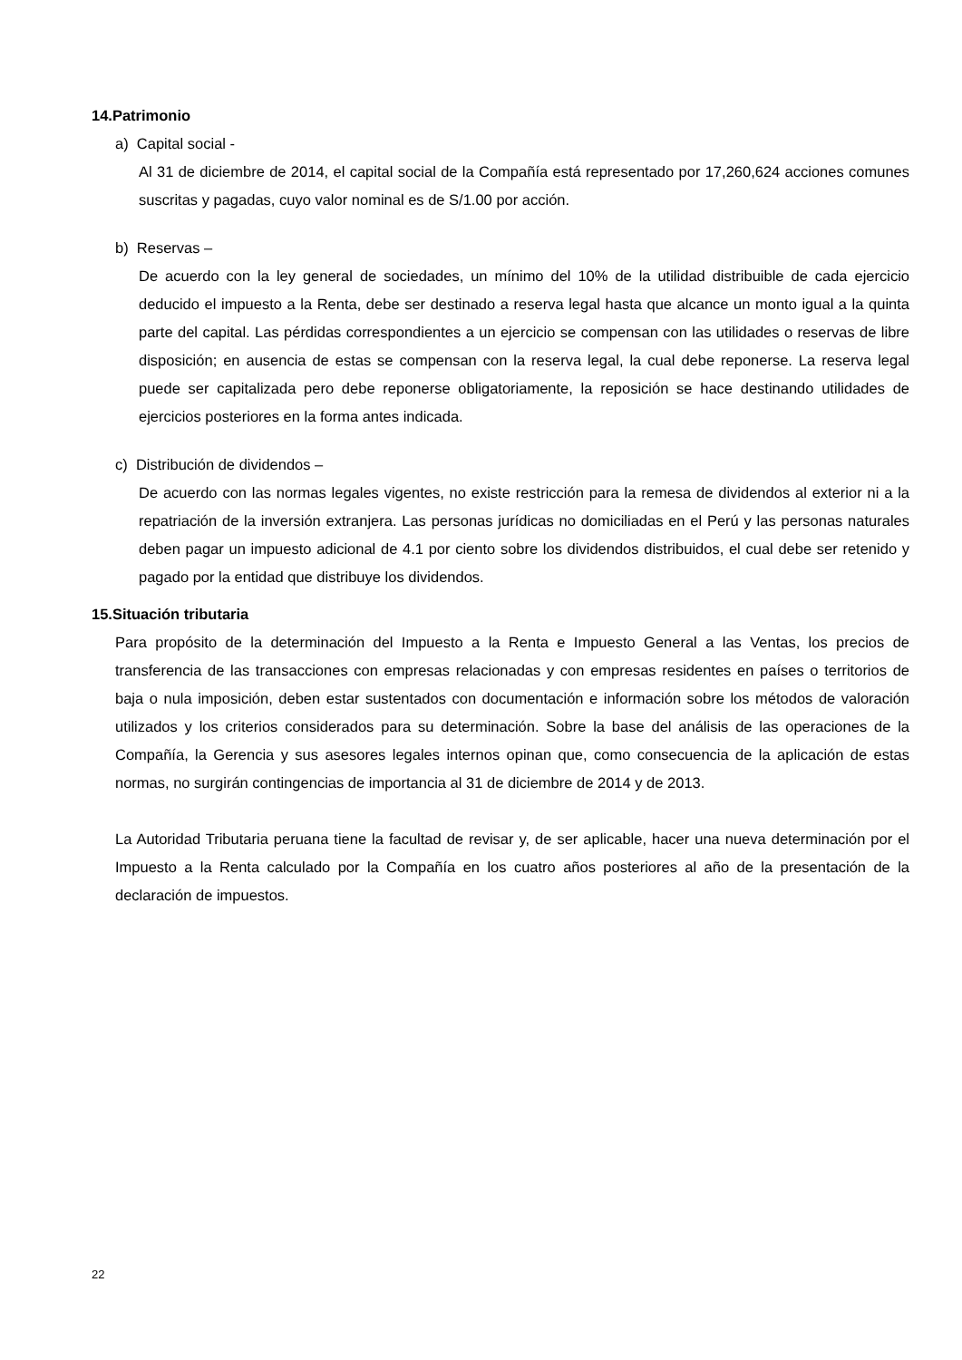14.Patrimonio
a) Capital social -
Al 31 de diciembre de 2014, el capital social de la Compañía está representado por 17,260,624 acciones comunes suscritas y pagadas, cuyo valor nominal es de S/1.00 por acción.
b) Reservas –
De acuerdo con la ley general de sociedades, un mínimo del 10% de la utilidad distribuible de cada ejercicio deducido el impuesto a la Renta, debe ser destinado a reserva legal hasta que alcance un monto igual a la quinta parte del capital. Las pérdidas correspondientes a un ejercicio se compensan con las utilidades o reservas de libre disposición; en ausencia de estas se compensan con la reserva legal, la cual debe reponerse. La reserva legal puede ser capitalizada pero debe reponerse obligatoriamente, la reposición se hace destinando utilidades de ejercicios posteriores en la forma antes indicada.
c) Distribución de dividendos –
De acuerdo con las normas legales vigentes, no existe restricción para la remesa de dividendos al exterior ni a la repatriación de la inversión extranjera. Las personas jurídicas no domiciliadas en el Perú y las personas naturales deben pagar un impuesto adicional de 4.1 por ciento sobre los dividendos distribuidos, el cual debe ser retenido y pagado por la entidad que distribuye los dividendos.
15.Situación tributaria
Para propósito de la determinación del Impuesto a la Renta e Impuesto General a las Ventas, los precios de transferencia de las transacciones con empresas relacionadas y con empresas residentes en países o territorios de baja o nula imposición, deben estar sustentados con documentación e información sobre los métodos de valoración utilizados y los criterios considerados para su determinación. Sobre la base del análisis de las operaciones de la Compañía, la Gerencia y sus asesores legales internos opinan que, como consecuencia de la aplicación de estas normas, no surgirán contingencias de importancia al 31 de diciembre de 2014 y de 2013.
La Autoridad Tributaria peruana tiene la facultad de revisar y, de ser aplicable, hacer una nueva determinación por el Impuesto a la Renta calculado por la Compañía en los cuatro años posteriores al año de la presentación de la declaración de impuestos.
22